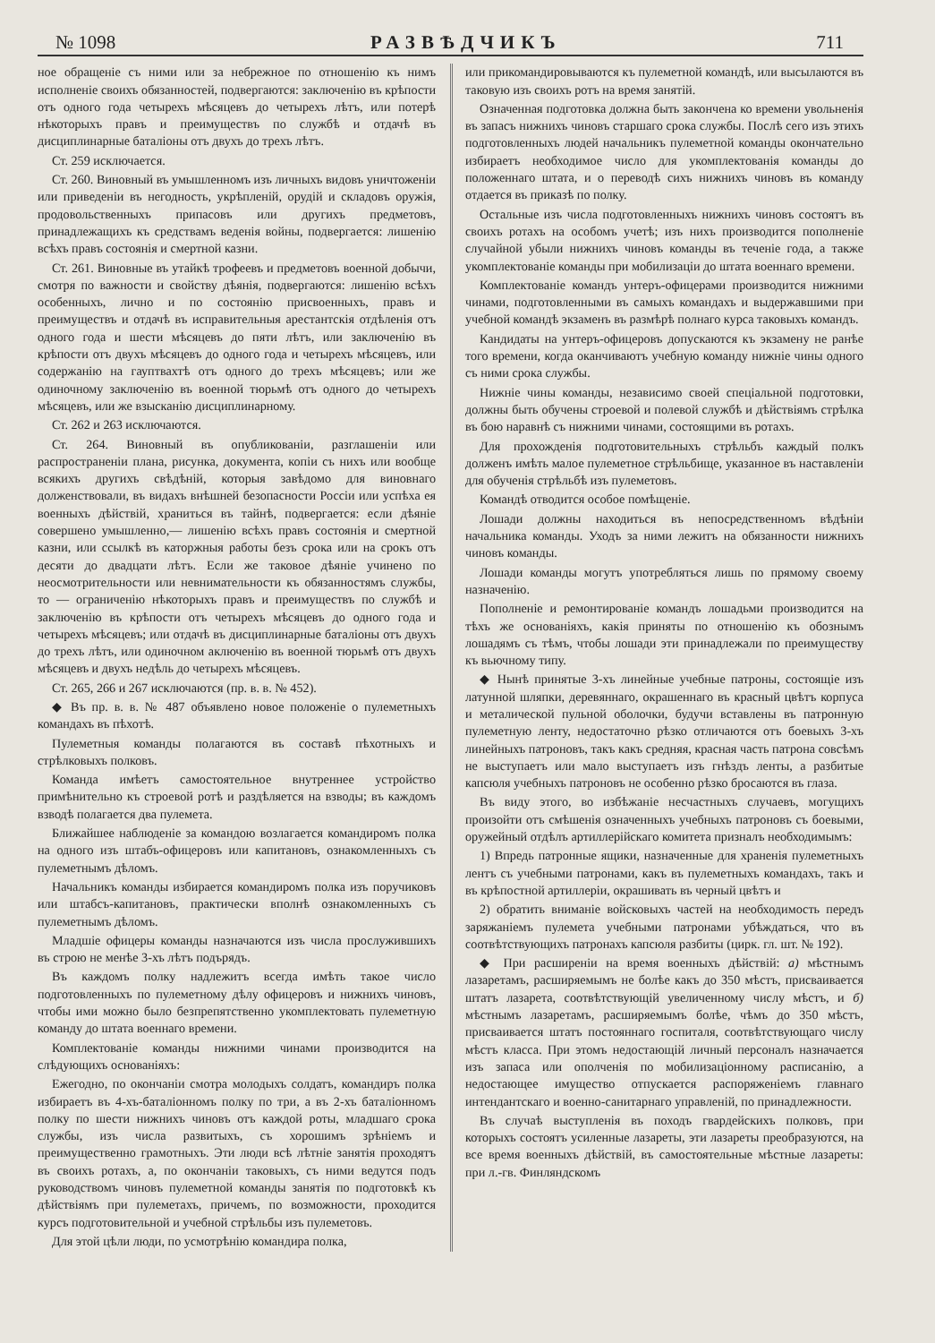№ 1098 РАЗВѢДЧИКЪ 711
ное обращеніе съ ними или за небрежное по отношенію къ нимъ исполненіе своихъ обязанностей, подвергаются: заключенію въ крѣпости отъ одного года четырехъ мѣсяцевъ до четырехъ лѣтъ, или потерѣ нѣкоторыхъ правъ и преимуществъ по службѣ и отдачѣ въ дисциплинарные баталіоны отъ двухъ до трехъ лѣтъ.
Ст. 259 исключается.
Ст. 260. Виновный въ умышленномъ изъ личныхъ видовъ уничтоженіи или приведеніи въ негодность, укрѣпленій, орудій и складовъ оружія, продовольственныхъ припасовъ или другихъ предметовъ, принадлежащихъ къ средствамъ веденія войны, подвергается: лишенію всѣхъ правъ состоянія и смертной казни.
Ст. 261. Виновные въ утайкѣ трофеевъ и предметовъ военной добычи, смотря по важности и свойству дѣянія, подвергаются: лишенію всѣхъ особенныхъ, лично и по состоянію присвоенныхъ, правъ и преимуществъ и отдачѣ въ исправительныя арестантскія отдѣленія отъ одного года и шести мѣсяцевъ до пяти лѣтъ, или заключенію въ крѣпости отъ двухъ мѣсяцевъ до одного года и четырехъ мѣсяцевъ, или содержанію на гауптвахтѣ отъ одного до трехъ мѣсяцевъ; или же одиночному заключенію въ военной тюрьмѣ отъ одного до четырехъ мѣсяцевъ, или же взысканію дисциплинарному.
Ст. 262 и 263 исключаются.
Ст. 264. Виновный въ опубликованіи, разглашеніи или распространеніи плана, рисунка, документа, копіи съ нихъ или вообще всякихъ другихъ свѣдѣній, которыя завѣдомо для виновнаго долженствовали, въ видахъ внѣшней безопасности Россіи или успѣха ея военныхъ дѣйствій, храниться въ тайнѣ, подвергается: если дѣяніе совершено умышленно,— лишенію всѣхъ правъ состоянія и смертной казни, или ссылкѣ въ каторжныя работы безъ срока или на срокъ отъ десяти до двадцати лѣтъ. Если же таковое дѣяніе учинено по неосмотрительности или невнимательности къ обязанностямъ службы, то — ограниченію нѣкоторыхъ правъ и преимуществъ по службѣ и заключенію въ крѣпости отъ четырехъ мѣсяцевъ до одного года и четырехъ мѣсяцевъ; или отдачѣ въ дисциплинарные баталіоны отъ двухъ до трехъ лѣтъ, или одиночном аключенію въ военной тюрьмѣ отъ двухъ мѣсяцевъ и двухъ недѣль до четырехъ мѣсяцевъ.
Ст. 265, 266 и 267 исключаются (пр. в. в. № 452).
◆ Въ пр. в. в. № 487 объявлено новое положеніе о пулеметныхъ командахъ въ пѣхотѣ.
Пулеметныя команды полагаются въ составѣ пѣхотныхъ и стрѣлковыхъ полковъ.
Команда имѣетъ самостоятельное внутреннее устройство примѣнительно къ строевой ротѣ и раздѣляется на взводы; въ каждомъ взводѣ полагается два пулемета.
Ближайшее наблюденіе за командою возлагается командиромъ полка на одного изъ штабъ-офицеровъ или капитановъ, ознакомленныхъ съ пулеметнымъ дѣломъ.
Начальникъ команды избирается командиромъ полка изъ поручиковъ или штабсъ-капитановъ, практически вполнѣ ознакомленныхъ съ пулеметнымъ дѣломъ.
Младшіе офицеры команды назначаются изъ числа прослужившихъ въ строю не менѣе 3-хъ лѣтъ подърядъ.
Въ каждомъ полку надлежитъ всегда имѣть такое число подготовленныхъ по пулеметному дѣлу офицеровъ и нижнихъ чиновъ, чтобы ими можно было безпрепятственно укомплектовать пулеметную команду до штата военнаго времени.
Комплектованіе команды нижними чинами производится на слѣдующихъ основаніяхъ:
Ежегодно, по окончаніи смотра молодыхъ солдатъ, командиръ полка избираетъ въ 4-хъ-баталіонномъ полку по три, а въ 2-хъ баталіонномъ полку по шести нижнихъ чиновъ отъ каждой роты, младшаго срока службы, изъ числа развитыхъ, съ хорошимъ зрѣніемъ и преимущественно грамотныхъ. Эти люди всѣ лѣтніе занятія проходятъ въ своихъ ротахъ, а, по окончаніи таковыхъ, съ ними ведутся подъ руководствомъ чиновъ пулеметной команды занятія по подготовкѣ къ дѣйствіямъ при пулеметахъ, причемъ, по возможности, проходится курсъ подготовительной и учебной стрѣльбы изъ пулеметовъ.
Для этой цѣли люди, по усмотрѣнію командира полка,
или прикомандировываются къ пулеметной командѣ, или высылаются въ таковую изъ своихъ ротъ на время занятій.
Означенная подготовка должна быть закончена ко времени увольненія въ запасъ нижнихъ чиновъ старшаго срока службы. Послѣ сего изъ этихъ подготовленныхъ людей начальникъ пулеметной команды окончательно избираетъ необходимое число для укомплектованія команды до положеннаго штата, и о переводѣ сихъ нижнихъ чиновъ въ команду отдается въ приказѣ по полку.
Остальные изъ числа подготовленныхъ нижнихъ чиновъ состоятъ въ своихъ ротахъ на особомъ учетѣ; изъ нихъ производится пополненіе случайной убыли нижнихъ чиновъ команды въ теченіе года, а также укомплектованіе команды при мобилизаціи до штата военнаго времени.
Комплектованіе командъ унтеръ-офицерами производится нижними чинами, подготовленными въ самыхъ командахъ и выдержавшими при учебной командѣ экзаменъ въ размѣрѣ полнаго курса таковыхъ командъ.
Кандидаты на унтеръ-офицеровъ допускаются къ экзамену не ранѣе того времени, когда оканчиваютъ учебную команду нижніе чины одного съ ними срока службы.
Нижніе чины команды, независимо своей спеціальной подготовки, должны быть обучены строевой и полевой службѣ и дѣйствіямъ стрѣлка въ бою наравнѣ съ нижними чинами, состоящими въ ротахъ.
Для прохожденія подготовительныхъ стрѣльбъ каждый полкъ долженъ имѣть малое пулеметное стрѣльбище, указанное въ наставленіи для обученія стрѣльбѣ изъ пулеметовъ.
Командѣ отводится особое помѣщеніе.
Лошади должны находиться въ непосредственномъ вѣдѣніи начальника команды. Уходъ за ними лежитъ на обязанности нижнихъ чиновъ команды.
Лошади команды могутъ употребляться лишь по прямому своему назначенію.
Пополненіе и ремонтированіе командъ лошадьми производится на тѣхъ же основаніяхъ, какія приняты по отношенію къ обознымъ лошадямъ съ тѣмъ, чтобы лошади эти принадлежали по преимуществу къ вьючному типу.
◆ Нынѣ принятые 3-хъ линейные учебные патроны, состоящіе изъ латунной шляпки, деревяннаго, окрашеннаго въ красный цвѣтъ корпуса и металической пульной оболочки, будучи вставлены въ патронную пулеметную ленту, недостаточно рѣзко отличаются отъ боевыхъ 3-хъ линейныхъ патроновъ, такъ какъ средняя, красная часть патрона совсѣмъ не выступаетъ или мало выступаетъ изъ гнѣздъ ленты, а разбитые капсюля учебныхъ патроновъ не особенно рѣзко бросаются въ глаза.
Въ виду этого, во избѣжаніе несчастныхъ случаевъ, могущихъ произойти отъ смѣшенія означенныхъ учебныхъ патроновъ съ боевыми, оружейный отдѣлъ артиллерійскаго комитета призналъ необходимымъ:
1) Впредь патронные ящики, назначенные для храненія пулеметныхъ лентъ съ учебными патронами, какъ въ пулеметныхъ командахъ, такъ и въ крѣпостной артиллеріи, окрашивать въ черный цвѣтъ и
2) обратить вниманіе войсковыхъ частей на необходимость передъ заряжаніемъ пулемета учебными патронами убѣждаться, что въ соотвѣтствующихъ патронахъ капсюля разбиты (цирк. гл. шт. № 192).
◆ При расширеніи на время военныхъ дѣйствій: а) мѣстнымъ лазаретамъ, расширяемымъ не болѣе какъ до 350 мѣстъ, присваивается штатъ лазарета, соотвѣтствующій увеличенному числу мѣстъ, и б) мѣстнымъ лазаретамъ, расширяемымъ болѣе, чѣмъ до 350 мѣстъ, присваивается штатъ постояннаго госпиталя, соотвѣтствующаго числу мѣстъ класса. При этомъ недостающій личный персоналъ назначается изъ запаса или ополченія по мобилизаціонному расписанію, а недостающее имущество отпускается распоряженіемъ главнаго интендантскаго и военно-санитарнаго управленій, по принадлежности.
Въ случаѣ выступленія въ походъ гвардейскихъ полковъ, при которыхъ состоятъ усиленные лазареты, эти лазареты преобразуются, на все время военныхъ дѣйствій, въ самостоятельные мѣстные лазареты: при л.-гв. Финляндскомъ